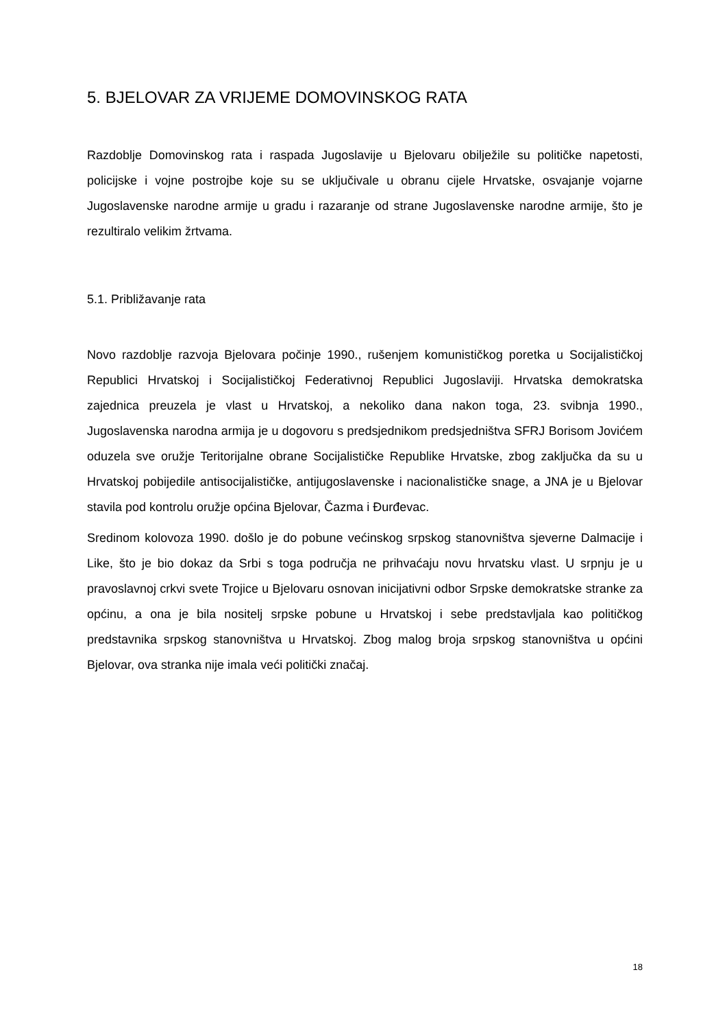5. BJELOVAR ZA VRIJEME DOMOVINSKOG RATA
Razdoblje Domovinskog rata i raspada Jugoslavije u Bjelovaru obilježile su političke napetosti, policijske i vojne postrojbe koje su se uključivale u obranu cijele Hrvatske, osvajanje vojarne Jugoslavenske narodne armije u gradu i razaranje od strane Jugoslavenske narodne armije, što je rezultiralo velikim žrtvama.
5.1. Približavanje rata
Novo razdoblje razvoja Bjelovara počinje 1990., rušenjem komunističkog poretka u Socijalističkoj Republici Hrvatskoj i Socijalističkoj Federativnoj Republici Jugoslaviji. Hrvatska demokratska zajednica preuzela je vlast u Hrvatskoj, a nekoliko dana nakon toga, 23. svibnja 1990., Jugoslavenska narodna armija je u dogovoru s predsjednikom predsjedništva SFRJ Borisom Jovićem oduzela sve oružje Teritorijalne obrane Socijalističke Republike Hrvatske, zbog zaključka da su u Hrvatskoj pobijedile antisocijalističke, antijugoslavenske i nacionalističke snage, a JNA je u Bjelovar stavila pod kontrolu oružje općina Bjelovar, Čazma i Đurđevac.
Sredinom kolovoza 1990. došlo je do pobune većinskog srpskog stanovništva sjeverne Dalmacije i Like, što je bio dokaz da Srbi s toga područja ne prihvaćaju novu hrvatsku vlast. U srpnju je u pravoslavnoj crkvi svete Trojice u Bjelovaru osnovan inicijativni odbor Srpske demokratske stranke za općinu, a ona je bila nositelj srpske pobune u Hrvatskoj i sebe predstavljala kao političkog predstavnika srpskog stanovništva u Hrvatskoj. Zbog malog broja srpskog stanovništva u općini Bjelovar, ova stranka nije imala veći politički značaj.
18